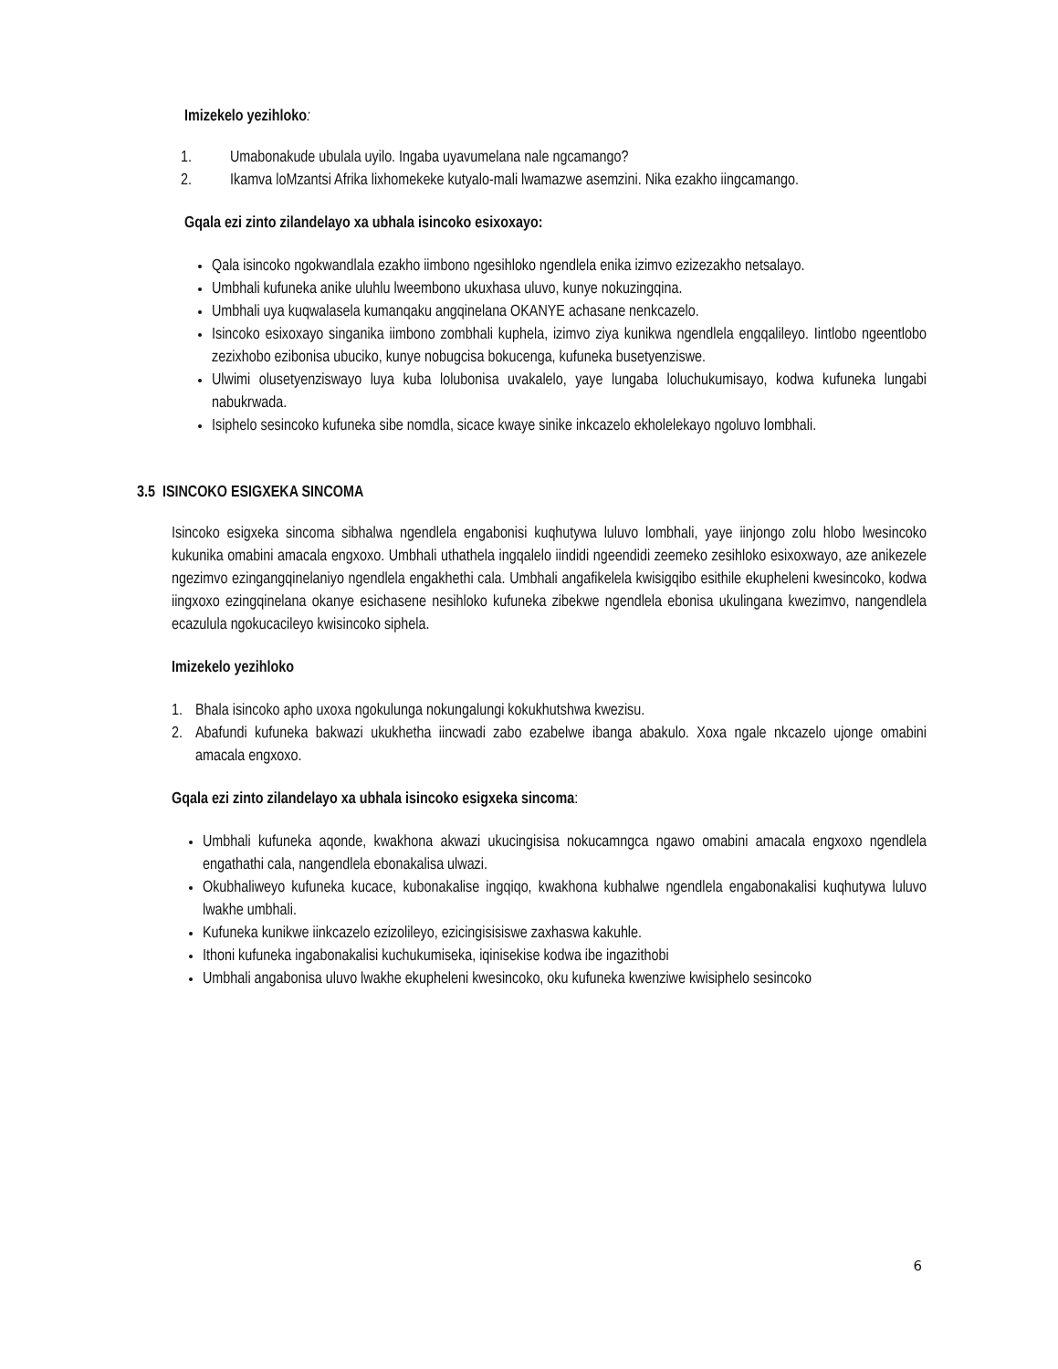Imizekelo yezihloko:
1. Umabonakude ubulala uyilo. Ingaba uyavumelana nale ngcamango?
2. Ikamva loMzantsi Afrika lixhomekeke kutyalo-mali lwamazwe asemzini. Nika ezakho iingcamango.
Gqala ezi zinto zilandelayo xa ubhala isincoko esixoxayo:
Qala isincoko ngokwandlala ezakho iimbono ngesihloko ngendlela enika izimvo ezizezakho netsalayo.
Umbhali kufuneka anike uluhlu lweembono ukuxhasa uluvo, kunye nokuzingqina.
Umbhali uya kuqwalasela kumanqaku angqinelana OKANYE achasane nenkcazelo.
Isincoko esixoxayo singanika iimbono zombhali kuphela, izimvo ziya kunikwa ngendlela engqalileyo. Iintlobo ngeentlobo zezixhobo ezibonisa ubuciko, kunye nobugcisa bokucenga, kufuneka busetyenziswe.
Ulwimi olusetyenziswayo luya kuba lolubonisa uvakalelo, yaye lungaba loluchukumisayo, kodwa kufuneka lungabi nabukrwada.
Isiphelo sesincoko kufuneka sibe nomdla, sicace kwaye sinike inkcazelo ekholelekayo ngoluvo lombhali.
3.5 ISINCOKO ESIGXEKA SINCOMA
Isincoko esigxeka sincoma sibhalwa ngendlela engabonisi kuqhutywa luluvo lombhali, yaye iinjongo zolu hlobo lwesincoko kukunika omabini amacala engxoxo. Umbhali uthathela ingqalelo iindidi ngeendidi zeemeko zesihloko esixoxwayo, aze anikezele ngezimvo ezingangqinelaniyo ngendlela engakhethi cala. Umbhali angafikelela kwisigqibo esithile ekupheleni kwesincoko, kodwa iingxoxo ezingqinelana okanye esichasene nesihloko kufuneka zibekwe ngendlela ebonisa ukulingana kwezimvo, nangendlela ecazulula ngokucacileyo kwisincoko siphela.
Imizekelo yezihloko
1. Bhala isincoko apho uxoxa ngokulunga nokungalungi kokukhutshwa kwezisu.
2. Abafundi kufuneka bakwazi ukukhetha iincwadi zabo ezabelwe ibanga abakulo. Xoxa ngale nkcazelo ujonge omabini amacala engxoxo.
Gqala ezi zinto zilandelayo xa ubhala isincoko esigxeka sincoma:
Umbhali kufuneka aqonde, kwakhona akwazi ukucingisisa nokucamngca ngawo omabini amacala engxoxo ngendlela engathathi cala, nangendlela ebonakalisa ulwazi.
Okubhaliweyo kufuneka kucace, kubonakalise ingqiqo, kwakhona kubhalwe ngendlela engabonakalisi kuqhutywa luluvo lwakhe umbhali.
Kufuneka kunikwe iinkcazelo ezizolileyo, ezicingisisiswe zaxhaswa kakuhle.
Ithoni kufuneka ingabonakalisi kuchukumiseka, iqinisekise kodwa ibe ingazithobi
Umbhali angabonisa uluvo lwakhe ekupheleni kwesincoko, oku kufuneka kwenziwe kwisiphelo sesincoko
6